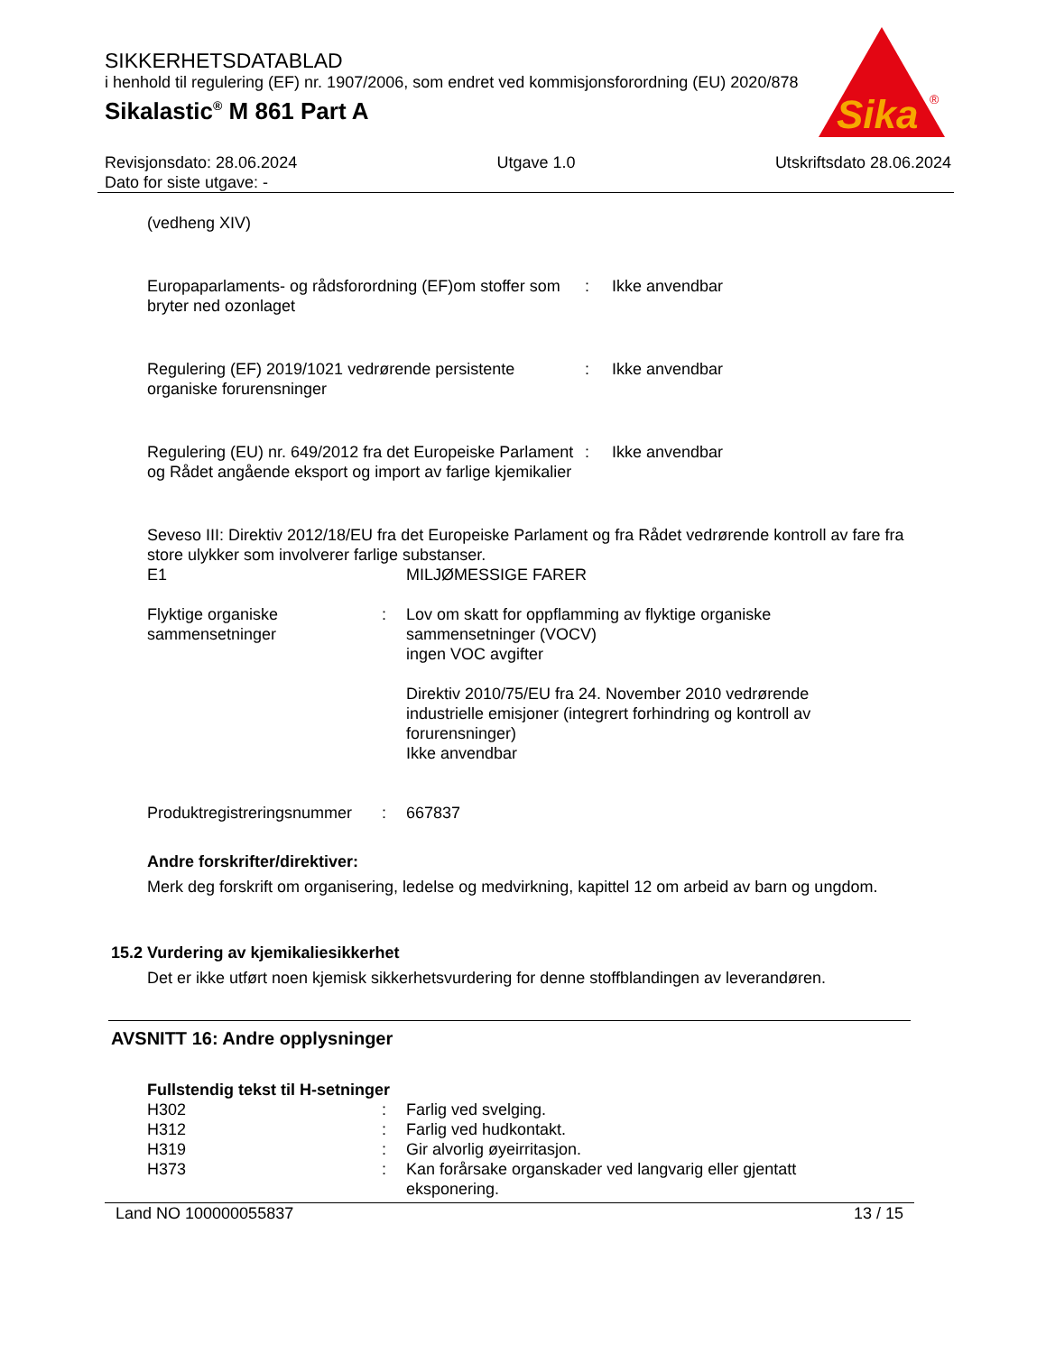Sika
®
SIKKERHETSDATABLAD
i henhold til regulering (EF) nr. 1907/2006, som endret ved kommisjonsforordning (EU) 2020/878
Sikalastic<sup>®</sup> M 861 Part A
Revisjonsdato: 28.06.2024
Dato for siste utgave: -
Utgave 1.0 Utskriftsdato 28.06.2024
(vedheng XIV)
Europaparlaments- og rådsforordning (EF)om stoffer som bryter ned ozonlaget
: Ikke anvendbar
Regulering (EF) 2019/1021 vedrørende persistente organiske forurensninger
: Ikke anvendbar
Regulering (EU) nr. 649/2012 fra det Europeiske Parlament og Rådet angående eksport og import av farlige kjemikalier
: Ikke anvendbar
Seveso III: Direktiv 2012/18/EU fra det Europeiske Parlament og fra Rådet vedrørende kontroll av fare fra store ulykker som involverer farlige substanser.
E1 MILJØMESSIGE FARER
Flyktige organiske sammensetninger
: Lov om skatt for oppflamming av flyktige organiske sammensetninger (VOCV)
ingen VOC avgifter
Direktiv 2010/75/EU fra 24. November 2010 vedrørende industrielle emisjoner (integrert forhindring og kontroll av forurensninger)
Ikke anvendbar
Produktregistreringsnummer
: 667837
Andre forskrifter/direktiver:
Merk deg forskrift om organisering, ledelse og medvirkning, kapittel 12 om arbeid av barn og ungdom.
15.2 Vurdering av kjemikaliesikkerhet
Det er ikke utført noen kjemisk sikkerhetsvurdering for denne stoffblandingen av leverandøren.
AVSNITT 16: Andre opplysninger
Fullstendig tekst til H-setninger
H302 : Farlig ved svelging.
H312 : Farlig ved hudkontakt.
H319 : Gir alvorlig øyeirritasjon.
H373 : Kan forårsake organskader ved langvarig eller gjentatt eksponering.
Land NO 100000055837 13 / 15